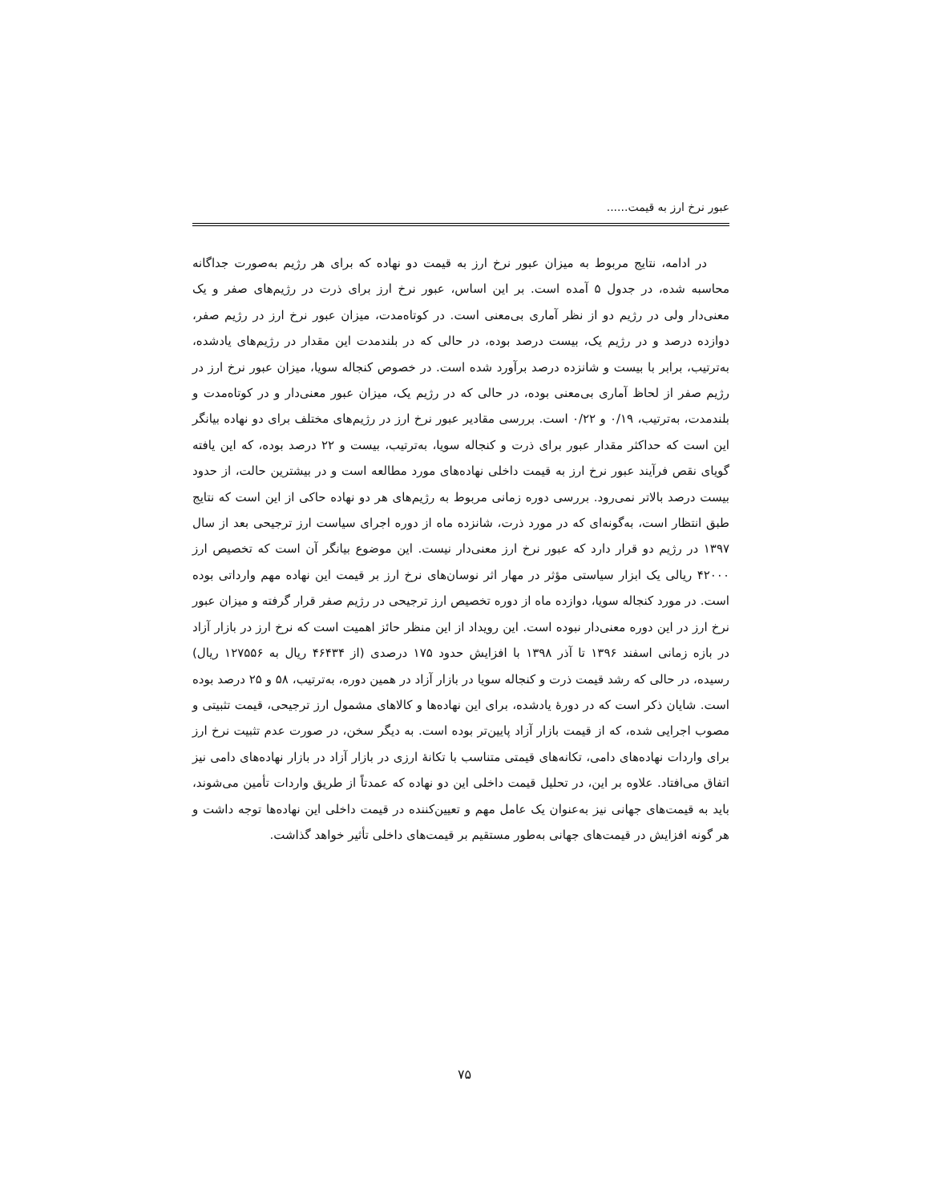عبور نرخ ارز به قیمت......
در ادامه، نتایج مربوط به میزان عبور نرخ ارز به قیمت دو نهاده که برای هر رژیم به‌صورت جداگانه محاسبه شده، در جدول ۵ آمده است. بر این اساس، عبور نرخ ارز برای ذرت در رژیم‌های صفر و یک معنی‌دار ولی در رژیم دو از نظر آماری بی‌معنی است. در کوتاه‌مدت، میزان عبور نرخ ارز در رژیم صفر، دوازده درصد و در رژیم یک، بیست درصد بوده، در حالی که در بلندمدت این مقدار در رژیم‌های یادشده، به‌ترتیب، برابر با بیست و شانزده درصد برآورد شده است. در خصوص کنجاله سویا، میزان عبور نرخ ارز در رژیم صفر از لحاظ آماری بی‌معنی بوده، در حالی که در رژیم یک، میزان عبور معنی‌دار و در کوتاه‌مدت و بلندمدت، به‌ترتیب، ۰/۱۹ و ۰/۲۲ است. بررسی مقادیر عبور نرخ ارز در رژیم‌های مختلف برای دو نهاده بیانگر این است که حداکثر مقدار عبور برای ذرت و کنجاله سویا، به‌ترتیب، بیست و ۲۲ درصد بوده، که این یافته گویای نقص فرآیند عبور نرخ ارز به قیمت داخلی نهاده‌های مورد مطالعه است و در بیشترین حالت، از حدود بیست درصد بالاتر نمی‌رود. بررسی دوره زمانی مربوط به رژیم‌های هر دو نهاده حاکی از این است که نتایج طبق انتظار است، به‌گونه‌ای که در مورد ذرت، شانزده ماه از دوره اجرای سیاست ارز ترجیحی بعد از سال ۱۳۹۷ در رژیم دو قرار دارد که عبور نرخ ارز معنی‌دار نیست. این موضوع بیانگر آن است که تخصیص ارز ۴۲۰۰۰ ریالی یک ابزار سیاستی مؤثر در مهار اثر نوسان‌های نرخ ارز بر قیمت این نهاده مهم وارداتی بوده است. در مورد کنجاله سویا، دوازده ماه از دوره تخصیص ارز ترجیحی در رژیم صفر قرار گرفته و میزان عبور نرخ ارز در این دوره معنی‌دار نبوده است. این رویداد از این منظر حائز اهمیت است که نرخ ارز در بازار آزاد در بازه زمانی اسفند ۱۳۹۶ تا آذر ۱۳۹۸ با افزایش حدود ۱۷۵ درصدی (از ۴۶۴۳۴ ریال به ۱۲۷۵۵۶ ریال) رسیده، در حالی که رشد قیمت ذرت و کنجاله سویا در بازار آزاد در همین دوره، به‌ترتیب، ۵۸ و ۲۵ درصد بوده است. شایان ذکر است که در دورهٔ یادشده، برای این نهاده‌ها و کالاهای مشمول ارز ترجیحی، قیمت تثبیتی و مصوب اجرایی شده، که از قیمت بازار آزاد پایین‌تر بوده است. به دیگر سخن، در صورت عدم تثبیت نرخ ارز برای واردات نهاده‌های دامی، تکانه‌های قیمتی متناسب با تکانهٔ ارزی در بازار آزاد در بازار نهاده‌های دامی نیز اتفاق می‌افتاد. علاوه بر این، در تحلیل قیمت داخلی این دو نهاده که عمدتاً از طریق واردات تأمین می‌شوند، باید به قیمت‌های جهانی نیز به‌عنوان یک عامل مهم و تعیین‌کننده در قیمت داخلی این نهاده‌ها توجه داشت و هر گونه افزایش در قیمت‌های جهانی به‌طور مستقیم بر قیمت‌های داخلی تأثیر خواهد گذاشت.
۷۵